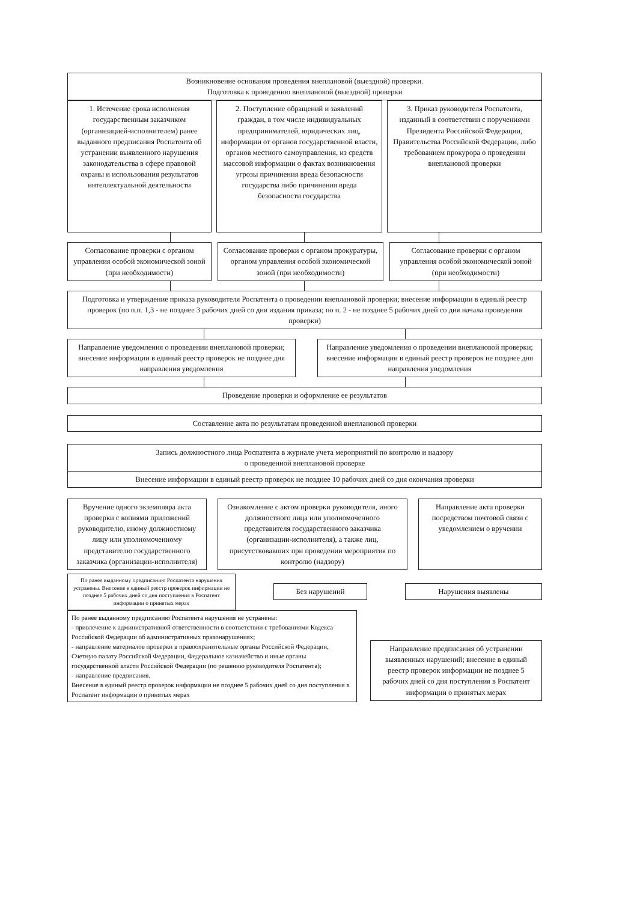Возникновение основания проведения внеплановой (выездной) проверки.
Подготовка к проведению внеплановой (выездной) проверки
1. Истечение срока исполнения государственным заказчиком (организацией-исполнителем) ранее выданного предписания Роспатента об устранении выявленного нарушения законодательства в сфере правовой охраны и использования результатов интеллектуальной деятельности
2. Поступление обращений и заявлений граждан, в том числе индивидуальных предпринимателей, юридических лиц, информации от органов государственной власти, органов местного самоуправления, из средств массовой информации о фактах возникновения угрозы причинения вреда безопасности государства либо причинения вреда безопасности государства
3. Приказ руководителя Роспатента, изданный в соответствии с поручениями Президента Российской Федерации, Правительства Российской Федерации, либо требованием прокурора о проведении внеплановой проверки
Согласование проверки с органом управления особой экономической зоной (при необходимости)
Согласование проверки с органом прокуратуры, органом управления особой экономической зоной (при необходимости)
Согласование проверки с органом управления особой экономической зоной (при необходимости)
Подготовка и утверждение приказа руководителя Роспатента о проведении внеплановой проверки; внесение информации в единый реестр проверок (по п.п. 1,3 - не позднее 3 рабочих дней со дня издания приказа; по п. 2 - не позднее 5 рабочих дней со дня начала проведения проверки)
Направление уведомления о проведении внеплановой проверки; внесение информации в единый реестр проверок не позднее дня направления уведомления
Направление уведомления о проведении внеплановой проверки; внесение информации в единый реестр проверок не позднее дня направления уведомления
Проведение проверки и оформление ее результатов
Составление акта по результатам проведенной внеплановой проверки
Запись должностного лица Роспатента в журнале учета мероприятий по контролю и надзору
о проведенной внеплановой проверке
Внесение информации в единый реестр проверок не позднее 10 рабочих дней со дня окончания проверки
Вручение одного экземпляра акта проверки с копиями приложений руководителю, иному должностному лицу или уполномоченному представителю государственного заказчика (организации-исполнителя)
Ознакомление с актом проверки руководителя, иного должностного лица или уполномоченного представителя государственного заказчика (организации-исполнителя), а также лиц, присутствовавших при проведении мероприятия по контролю (надзору)
Направление акта проверки посредством почтовой связи с уведомлением о вручении
По ранее выданному предписанию Роспатента нарушения устранены. Внесение в единый реестр проверок информации не позднее 5 рабочих дней со дня поступления в Роспатент информации о принятых мерах
Без нарушений Нарушения выявлены
По ранее выданному предписанию Роспатента нарушения не устранены:
- привлечение к административной ответственности в соответствии с требованиями Кодекса Российской Федерации об административных правонарушениях;
- направление материалов проверки в правоохранительные органы Российской Федерации, Счетную палату Российской Федерации, Федеральное казначейство и иные органы государственной власти Российской Федерации (по решению руководителя Роспатента);
- направление предписания.
Внесение в единый реестр проверок информации не позднее 5 рабочих дней со дня поступления в Роспатент информации о принятых мерах
Направление предписания об устранении выявленных нарушений; внесение в единый реестр проверок информации не позднее 5 рабочих дней со дня поступления в Роспатент информации о принятых мерах